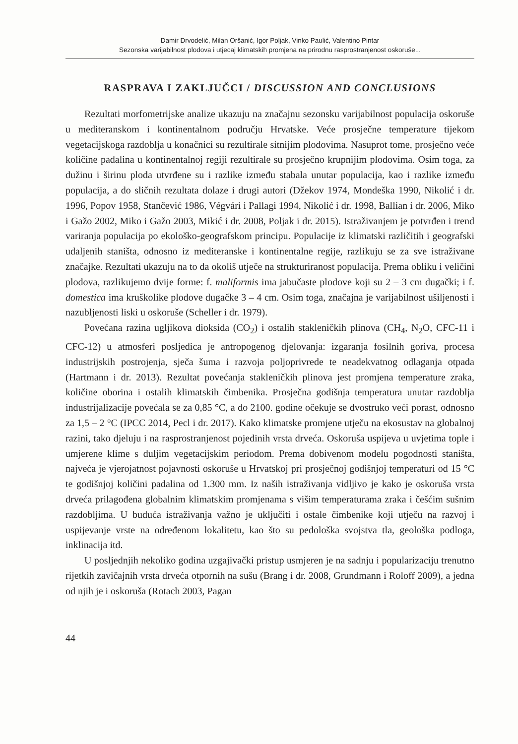Damir Drvodelić, Milan Oršanić, Igor Poljak, Vinko Paulić, Valentino Pintar
Sezonska varijabilnost plodova i utjecaj klimatskih promjena na prirodnu rasprostranjenost oskoruše...
RASPRAVA I ZAKLJUČCI / DISCUSSION AND CONCLUSIONS
Rezultati morfometrijske analize ukazuju na značajnu sezonsku varijabilnost populacija oskoruše u mediteranskom i kontinentalnom području Hrvatske. Veće prosječne temperature tijekom vegetacijskoga razdoblja u konačnici su rezultirale sitnijim plodovima. Nasuprot tome, prosječno veće količine padalina u kontinentalnoj regiji rezultirale su prosječno krupnijim plodovima. Osim toga, za dužinu i širinu ploda utvrđene su i razlike između stabala unutar populacija, kao i razlike između populacija, a do sličnih rezultata dolaze i drugi autori (Džekov 1974, Mondeška 1990, Nikolić i dr. 1996, Popov 1958, Stančević 1986, Végvári i Pallagi 1994, Nikolić i dr. 1998, Ballian i dr. 2006, Miko i Gažo 2002, Miko i Gažo 2003, Mikić i dr. 2008, Poljak i dr. 2015). Istraživanjem je potvrđen i trend variranja populacija po ekološko-geografskom principu. Populacije iz klimatski različitih i geografski udaljenih staništa, odnosno iz mediteranske i kontinentalne regije, razlikuju se za sve istraživane značajke. Rezultati ukazuju na to da okoliš utječe na strukturiranost populacija. Prema obliku i veličini plodova, razlikujemo dvije forme: f. maliformis ima jabučaste plodove koji su 2 – 3 cm dugački; i f. domestica ima kruškolike plodove dugačke 3 – 4 cm. Osim toga, značajna je varijabilnost ušiljenosti i nazubljenosti liski u oskoruše (Scheller i dr. 1979).
Povećana razina ugljikova dioksida (CO<sub>2</sub>) i ostalih stakleničkih plinova (CH<sub>4</sub>, N<sub>2</sub>O, CFC-11 i CFC-12) u atmosferi posljedica je antropogenog djelovanja: izgaranja fosilnih goriva, procesa industrijskih postrojenja, sječa šuma i razvoja poljoprivrede te neadekvatnog odlaganja otpada (Hartmann i dr. 2013). Rezultat povećanja stakleničkih plinova jest promjena temperature zraka, količine oborina i ostalih klimatskih čimbenika. Prosječna godišnja temperatura unutar razdoblja industrijalizacije povećala se za 0,85 °C, a do 2100. godine očekuje se dvostruko veći porast, odnosno za 1,5 – 2 °C (IPCC 2014, Pecl i dr. 2017). Kako klimatske promjene utječu na ekosustav na globalnoj razini, tako djeluju i na rasprostranjenost pojedinih vrsta drveća. Oskoruša uspijeva u uvjetima tople i umjerene klime s duljim vegetacijskim periodom. Prema dobivenom modelu pogodnosti staništa, najveća je vjerojatnost pojavnosti oskoruše u Hrvatskoj pri prosječnoj godišnjoj temperaturi od 15 °C te godišnjoj količini padalina od 1.300 mm. Iz naših istraživanja vidljivo je kako je oskoruša vrsta drveća prilagođena globalnim klimatskim promjenama s višim temperaturama zraka i češćim sušnim razdobljima. U buduća istraživanja važno je uključiti i ostale čimbenike koji utječu na razvoj i uspijevanje vrste na određenom lokalitetu, kao što su pedološka svojstva tla, geološka podloga, inklinacija itd.
U posljednjih nekoliko godina uzgajivački pristup usmjeren je na sadnju i popularizaciju trenutno rijetkih zavičajnih vrsta drveća otpornih na sušu (Brang i dr. 2008, Grundmann i Roloff 2009), a jedna od njih je i oskoruša (Rotach 2003, Pagan
44